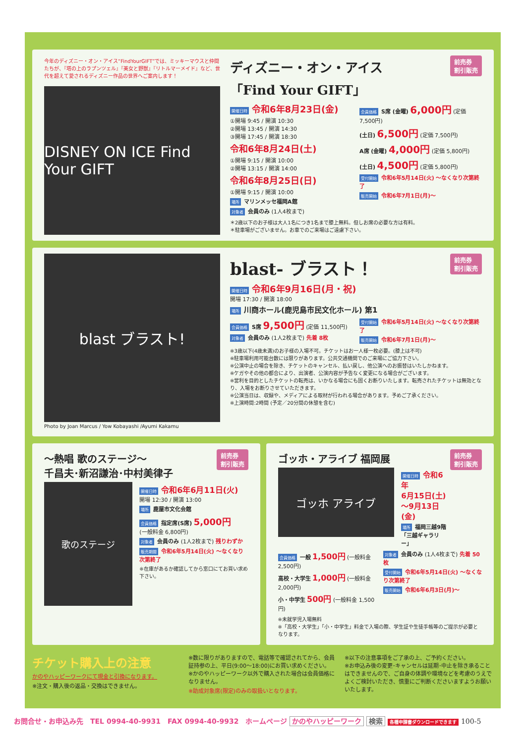今年のディズニー・オン・アイス“FindYourGIFT”では、ミッキーマウスと仲間たちが、『塔の上のラプンツェル』『美女と野獣』『リトルマーメイド』など、世代を超えて愛されるディズニー作品の世界へご案内します！
DISNEY ON ICE Find Your GIFT
前売券
割引販売
ディズニー・オン・アイス
「Find Your GIFT」
開催日時 令和6年8月23日(金)
①開場 9:45 / 開演 10:30
②開場 13:45 / 開演 14:30
③開場 17:45 / 開演 18:30
令和6年8月24日(土)
①開場 9:15 / 開演 10:00
②開場 13:15 / 開演 14:00
令和6年8月25日(日)
①開場 9:15 / 開演 10:00
場所 マリンメッセ福岡A館
対象者 会員のみ (1人4枚まで)
会員価格 S席 (金曜) 6,000円 (定価 7,500円)
(土日) 6,500円 (定価 7,500円)
A席 (金曜) 4,000円 (定価 5,800円)
(土日) 4,500円 (定価 5,800円)
受付開始 令和6年5月14日(火) ～なくなり次第終了
販売開始 令和6年7月1日(月)～
＊2歳以下のお子様は大人1名につき1名まで膝上無料。但しお席の必要な方は有料。
＊駐車場がございません。お車でのご来場はご遠慮下さい。
blast ブラスト!
Photo by Joan Marcus / Yow Kobayashi /Ayumi Kakamu
前売券
割引販売
blast- ブラスト！
開催日時 令和6年9月16日(月・祝)
開場 17:30 / 開演 18:00
場所 川商ホール(鹿児島市民文化ホール) 第1
会員価格 S席 9,500円 (定価 11,500円)
対象者 会員のみ (1人2枚まで) 先着 8枚
受付開始 令和6年5月14日(火) ～なくなり次第終了
販売開始 令和6年7月1日(月)～
※3歳以下(4歳未満)のお子様の入場不可。チケットはお一人様一枚必要。(膝上は不可)
※駐車場利用可能台数には限りがあります。公共交通機関でのご来場にご協力下さい。
※公演中止の場合を除き、チケットのキャンセル、払い戻し、他公演へのお振替はいたしかねます。
※ケガやその他の都合により、出演者、公演内容が予告なく変更になる場合がございます。
※営利を目的としたチケットの転売は、いかなる場合にも固くお断りいたします。転売されたチケットは無効となり、入場をお断りさせていただきます。
※公演当日は、収録や、メディアによる取材が行われる場合があります。予めご了承ください。
※上演時間:2時間 (予定／20分間の休憩を含む)
前売券
割引販売
～熱唱 歌のステージ～
千昌夫･新沼謙治･中村美律子
歌のステージ
開催日時 令和6年6月11日(火)
開場 12:30 / 開演 13:00
場所 鹿屋市文化会館
会員価格 指定席(S席) 5,000円
(一般料金 6,800円)
対象者 会員のみ (1人2枚まで) 残りわずか
販売期間 令和6年5月14日(火) ～なくなり次第終了
※在庫があるか確認してから窓口にてお買い求め下さい。
前売券
割引販売
ゴッホ・アライブ 福岡展
ゴッホ アライブ
開催日時 令和6年
6月15日(土)
～9月13日(金)
場所 福岡三越9階
「三越ギャラリー」
会員価格 一般 1,500円 (一般料金 2,500円)
高校・大学生 1,000円 (一般料金 2,000円)
小・中学生 500円 (一般料金 1,500円)
対象者 会員のみ (1人4枚まで) 先着 50枚
受付開始 令和6年5月14日(火) ～なくなり次第終了
販売開始 令和6年6月3日(月)～
※未就学児入場無料
※「高校・大学生」「小・中学生」料金で入場の際、学生証や生徒手帳等のご提示が必要となります。
チケット購入上の注意
かのやハッピーワークにて現金と引換になります。
※注文・購入後の返品・交換はできません。
※数に限りがありますので、電話等で確認されてから、会員証持参の上、平日(9:00～18:00)にお買い求めください。
※かのやハッピーワーク以外で購入された場合は会員価格になりません。
※助成対象席(限定)のみの取扱いとなります。
※以下の注意事項をご了承の上、ご予約ください。
※お申込み後の変更･キャンセルは延期･中止を除き承ることはできませんので、ご自身の体調や環境などを考慮のうえでよくご検討いただき、慎重にご判断くださいますようお願いいたします。
お問合せ・お申込み先　TEL 0994-40-9931　FAX 0994-40-9932　ホームページ かのやハッピーワーク 検索 各種申請書ダウンロードできます 100-5